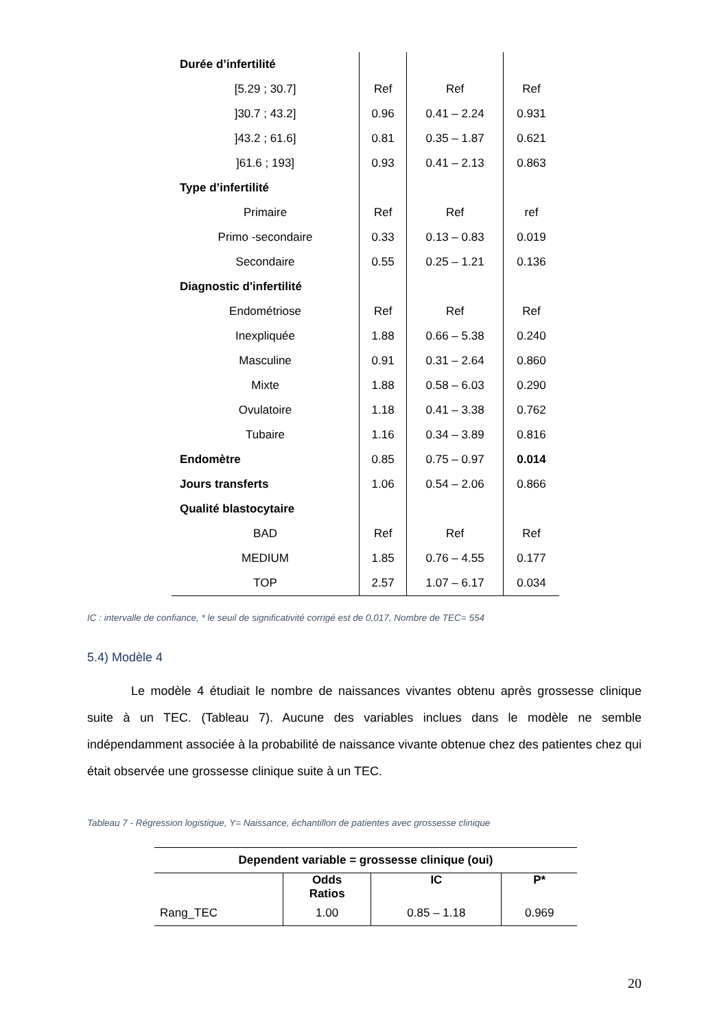| Durée d’infertilité | | | |
| [5.29 ; 30.7] | Ref | Ref | Ref |
| ]30.7 ; 43.2] | 0.96 | 0.41 – 2.24 | 0.931 |
| ]43.2 ; 61.6] | 0.81 | 0.35 – 1.87 | 0.621 |
| ]61.6 ; 193] | 0.93 | 0.41 – 2.13 | 0.863 |
| Type d’infertilité | | | |
| Primaire | Ref | Ref | ref |
| Primo -secondaire | 0.33 | 0.13 – 0.83 | 0.019 |
| Secondaire | 0.55 | 0.25 – 1.21 | 0.136 |
| Diagnostic d'infertilité | | | |
| Endométriose | Ref | Ref | Ref |
| Inexpliquée | 1.88 | 0.66 – 5.38 | 0.240 |
| Masculine | 0.91 | 0.31 – 2.64 | 0.860 |
| Mixte | 1.88 | 0.58 – 6.03 | 0.290 |
| Ovulatoire | 1.18 | 0.41 – 3.38 | 0.762 |
| Tubaire | 1.16 | 0.34 – 3.89 | 0.816 |
| Endomètre | 0.85 | 0.75 – 0.97 | 0.014 |
| Jours transferts | 1.06 | 0.54 – 2.06 | 0.866 |
| Qualité blastocytaire | | | |
| BAD | Ref | Ref | Ref |
| MEDIUM | 1.85 | 0.76 – 4.55 | 0.177 |
| TOP | 2.57 | 1.07 – 6.17 | 0.034 |
IC : intervalle de confiance, * le seuil de significativité corrigé est de 0,017, Nombre de TEC= 554
5.4) Modèle 4
Le modèle 4 étudiait le nombre de naissances vivantes obtenu après grossesse clinique suite à un TEC. (Tableau 7). Aucune des variables inclues dans le modèle ne semble indépendamment associée à la probabilité de naissance vivante obtenue chez des patientes chez qui était observée une grossesse clinique suite à un TEC.
Tableau 7 - Régression logistique, Y= Naissance, échantillon de patientes avec grossesse clinique
| Dependent variable = grossesse clinique (oui) | | | |
| --- | --- | --- | --- |
| | Odds Ratios | IC | P* |
| Rang_TEC | 1.00 | 0.85 – 1.18 | 0.969 |
20